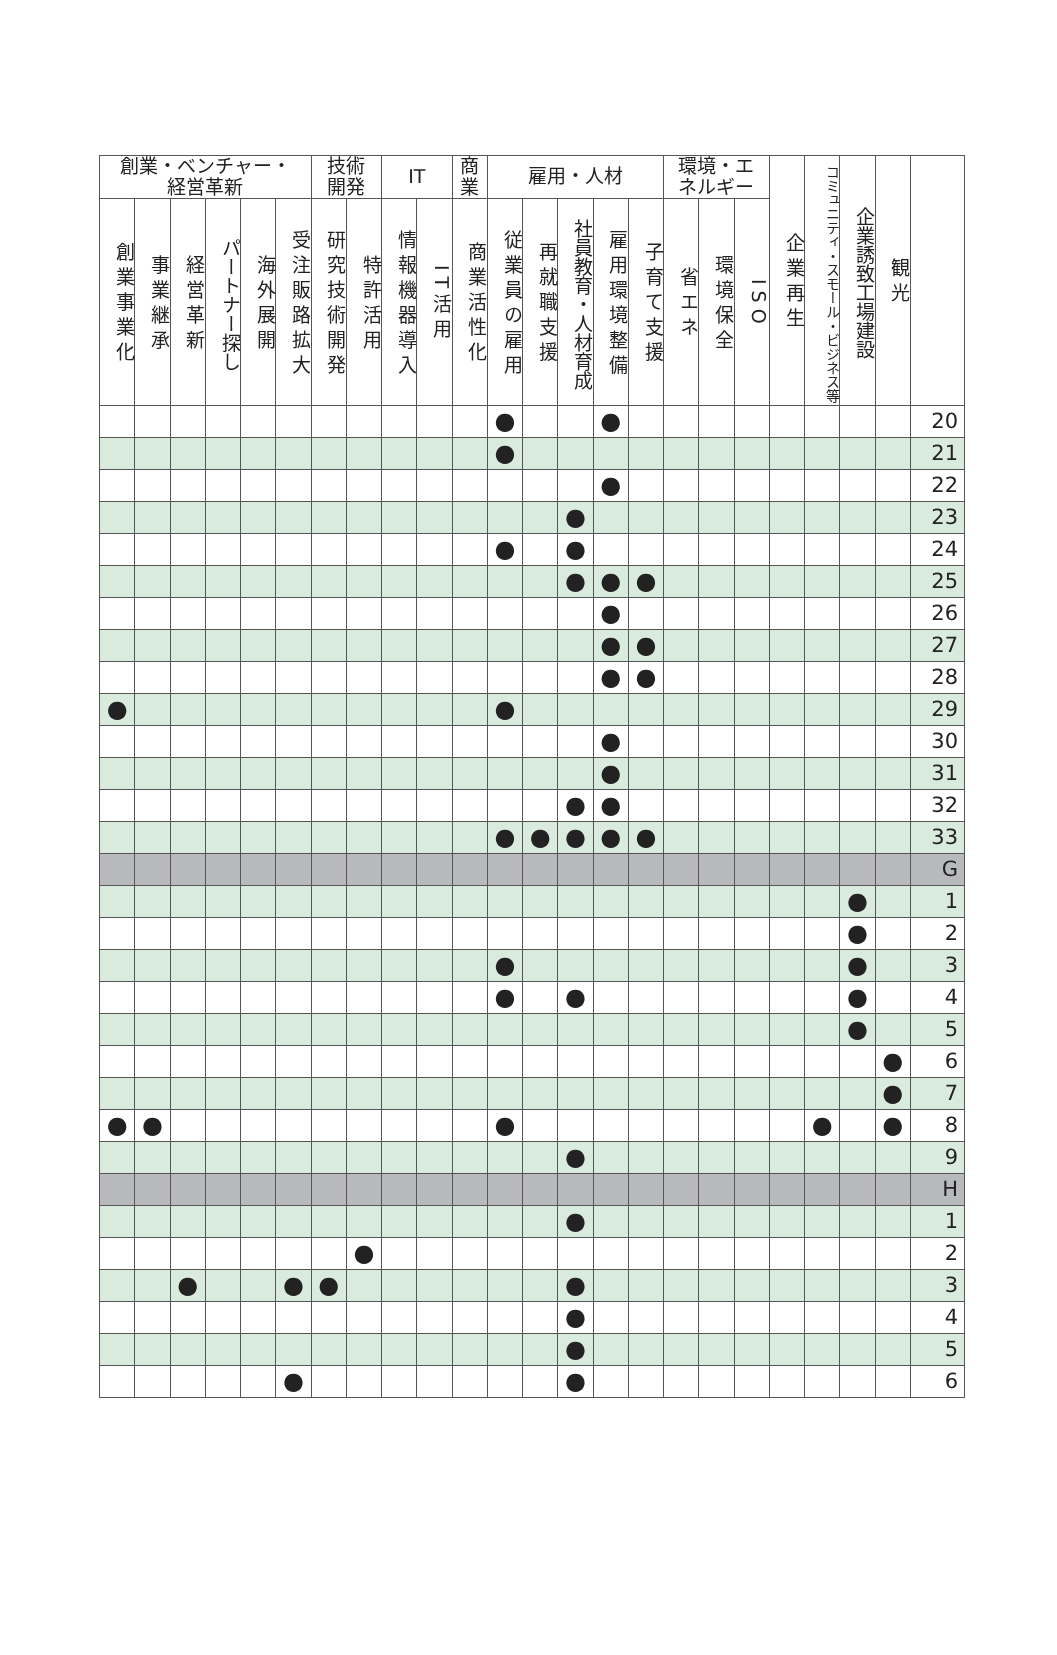| 創業・ベンチャー・ 経営革新 | | | | | | 技術 開発 | | IT | | 商 業 | 雇用・人材 | | | | | 環境・エ ネルギー | | | 企業再生 | コミュニティ・スモール・ビジネス等 | 企業誘致工場建設 | 観光 | |
| --- | --- | --- | --- | --- | --- | --- | --- | --- | --- | --- | --- | --- | --- | --- | --- | --- | --- | --- | --- | --- | --- | --- | --- |
| 創業事業化 | 事業継承 | 経営革新 | パートナー探し | 海外展開 | 受注販路拡大 | 研究技術開発 | 特許活用 | 情報機器導入 | IT活用 | 商業活性化 | 従業員の雇用 | 再就職支援 | 社員教育・人材育成 | 雇用環境整備 | 子育て支援 | 省エネ | 環境保全 | ISO | | | | | |
| | | | | | | | | | | | ● | | | ● | | | | | | | | | 20 |
| | | | | | | | | | | | ● | | | | | | | | | | | | 21 |
| | | | | | | | | | | | | | | ● | | | | | | | | | 22 |
| | | | | | | | | | | | | | ● | | | | | | | | | | 23 |
| | | | | | | | | | | | ● | | ● | | | | | | | | | | 24 |
| | | | | | | | | | | | | | ● | ● | ● | | | | | | | | 25 |
| | | | | | | | | | | | | | | ● | | | | | | | | | 26 |
| | | | | | | | | | | | | | | ● | ● | | | | | | | | 27 |
| | | | | | | | | | | | | | | ● | ● | | | | | | | | 28 |
| ● | | | | | | | | | | | ● | | | | | | | | | | | | 29 |
| | | | | | | | | | | | | | | ● | | | | | | | | | 30 |
| | | | | | | | | | | | | | | ● | | | | | | | | | 31 |
| | | | | | | | | | | | | | ● | ● | | | | | | | | | 32 |
| | | | | | | | | | | | ● | ● | ● | ● | ● | | | | | | | | 33 |
| | | | | | | | | | | | | | | | | | | | | | | | G |
| | | | | | | | | | | | | | | | | | | | | | ● | | 1 |
| | | | | | | | | | | | | | | | | | | | | | ● | | 2 |
| | | | | | | | | | | | ● | | | | | | | | | | ● | | 3 |
| | | | | | | | | | | | ● | | ● | | | | | | | | ● | | 4 |
| | | | | | | | | | | | | | | | | | | | | | ● | | 5 |
| | | | | | | | | | | | | | | | | | | | | | | ● | 6 |
| | | | | | | | | | | | | | | | | | | | | | | ● | 7 |
| ● | ● | | | | | | | | | | ● | | | | | | | | | ● | | ● | 8 |
| | | | | | | | | | | | | | ● | | | | | | | | | | 9 |
| | | | | | | | | | | | | | | | | | | | | | | | H |
| | | | | | | | | | | | | | ● | | | | | | | | | | 1 |
| | | | | | | | ● | | | | | | | | | | | | | | | | 2 |
| | | ● | | | ● | ● | | | | | | | ● | | | | | | | | | | 3 |
| | | | | | | | | | | | | | ● | | | | | | | | | | 4 |
| | | | | | | | | | | | | | ● | | | | | | | | | | 5 |
| | | | | | ● | | | | | | | | ● | | | | | | | | | | 6 |